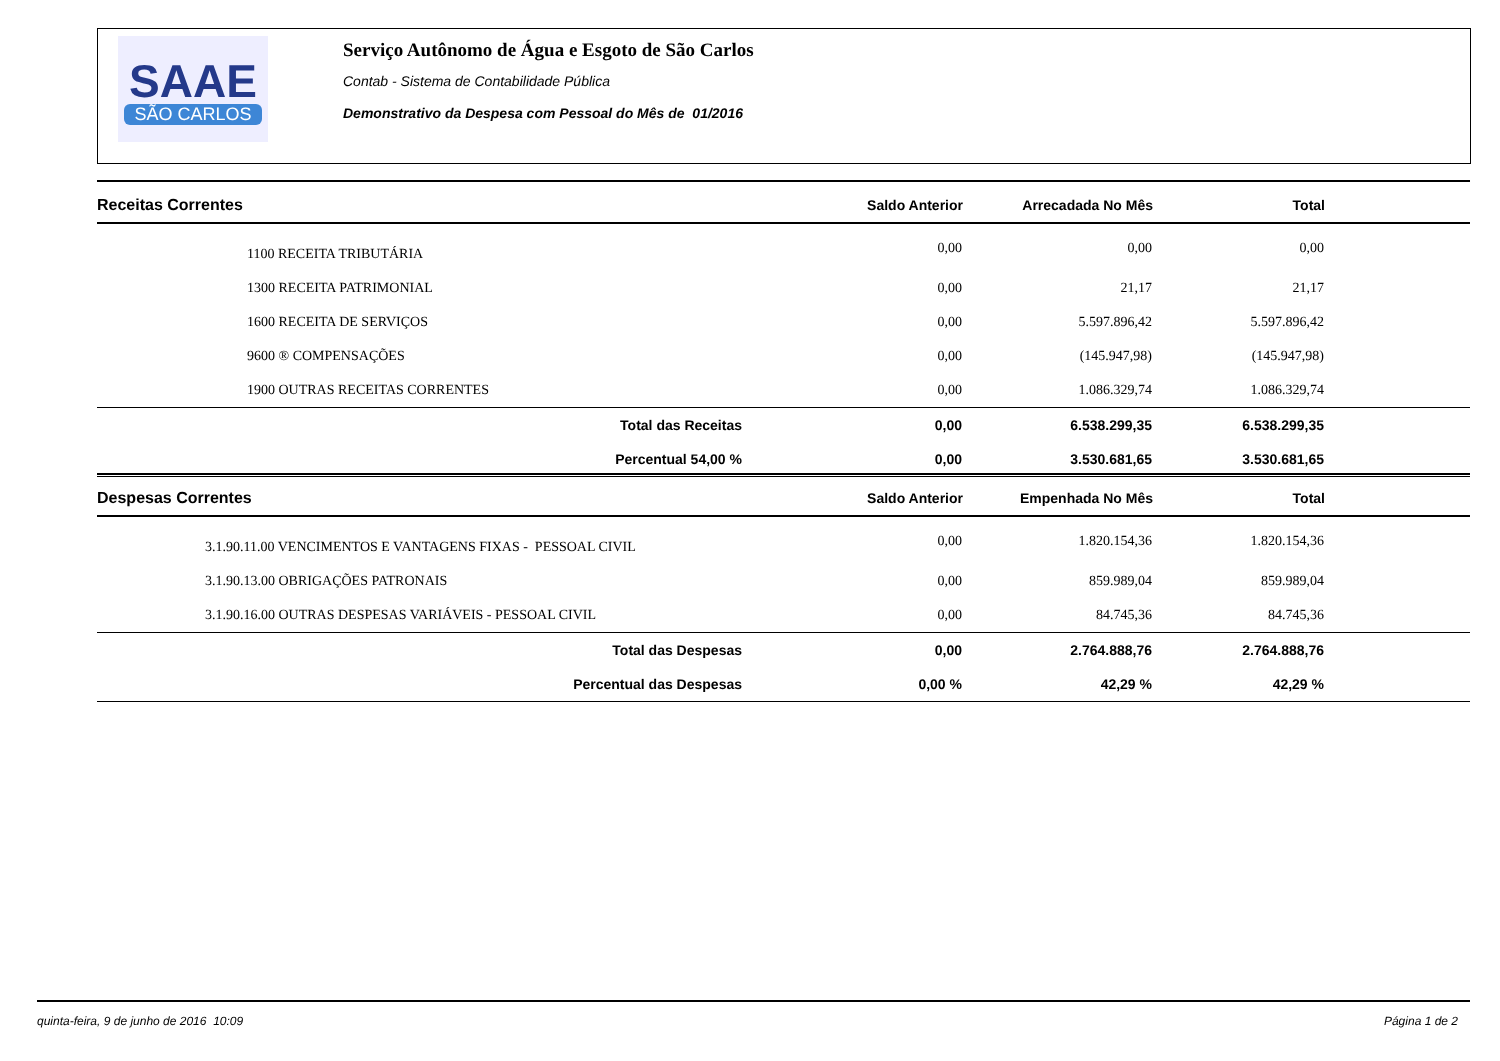SAAE
SÃO CARLOS
Serviço Autônomo de Água e Esgoto de São Carlos
Contab - Sistema de Contabilidade Pública
Demonstrativo da Despesa com Pessoal do Mês de 01/2016
| Receitas Correntes | Saldo Anterior | Arrecadada No Mês | Total | |
| --- | --- | --- | --- | --- |
| 1100 RECEITA TRIBUTÁRIA | 0,00 | 0,00 | 0,00 | |
| 1300 RECEITA PATRIMONIAL | 0,00 | 21,17 | 21,17 | |
| 1600 RECEITA DE SERVIÇOS | 0,00 | 5.597.896,42 | 5.597.896,42 | |
| 9600 ® COMPENSAÇÕES | 0,00 | (145.947,98) | (145.947,98) | |
| 1900 OUTRAS RECEITAS CORRENTES | 0,00 | 1.086.329,74 | 1.086.329,74 | |
| Total das Receitas | 0,00 | 6.538.299,35 | 6.538.299,35 | |
| Percentual 54,00 % | 0,00 | 3.530.681,65 | 3.530.681,65 | |
| Despesas Correntes | Saldo Anterior | Empenhada No Mês | Total | |
| --- | --- | --- | --- | --- |
| 3.1.90.11.00 VENCIMENTOS E VANTAGENS FIXAS - PESSOAL CIVIL | 0,00 | 1.820.154,36 | 1.820.154,36 | |
| 3.1.90.13.00 OBRIGAÇÕES PATRONAIS | 0,00 | 859.989,04 | 859.989,04 | |
| 3.1.90.16.00 OUTRAS DESPESAS VARIÁVEIS - PESSOAL CIVIL | 0,00 | 84.745,36 | 84.745,36 | |
| Total das Despesas | 0,00 | 2.764.888,76 | 2.764.888,76 | |
| Percentual das Despesas | 0,00 % | 42,29 % | 42,29 % | |
quinta-feira, 9 de junho de 2016 10:09 Página 1 de 2